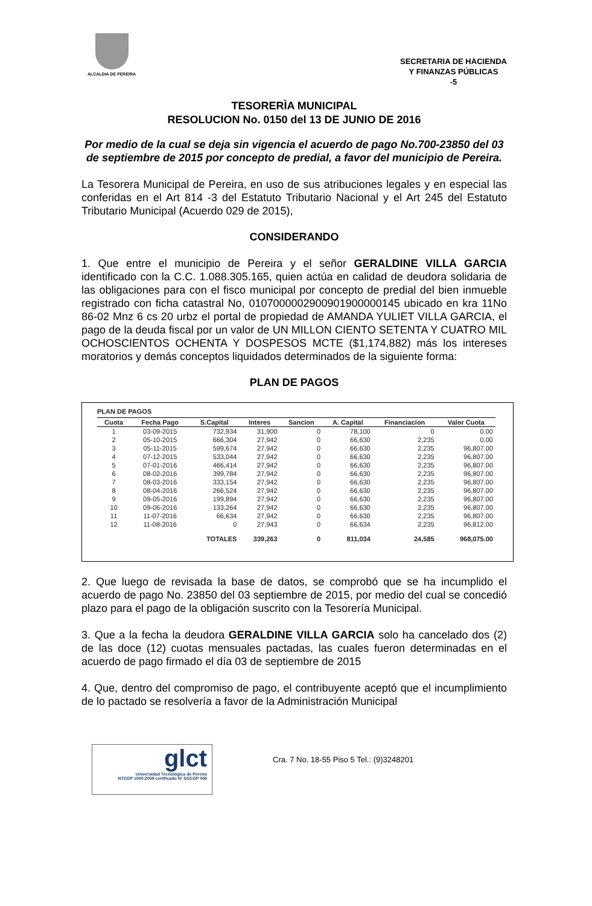ALCALDIA DE PEREIRA
SECRETARIA DE HACIENDA
Y FINANZAS PÚBLICAS
-5
TESORERÌA MUNICIPAL
RESOLUCION No. 0150 del 13 DE JUNIO DE 2016
Por medio de la cual se deja sin vigencia el acuerdo de pago No.700-23850 del 03 de septiembre de 2015 por concepto de predial, a favor del municipio de Pereira.
La Tesorera Municipal de Pereira, en uso de sus atribuciones legales y en especial las conferidas en el Art 814 -3 del Estatuto Tributario Nacional y el Art 245 del Estatuto Tributario Municipal (Acuerdo 029 de 2015),
CONSIDERANDO
1. Que entre el municipio de Pereira y el señor GERALDINE VILLA GARCIA identificado con la C.C. 1.088.305.165, quien actúa en calidad de deudora solidaria de las obligaciones para con el fisco municipal por concepto de predial del bien inmueble registrado con ficha catastral No, 010700000290090190000014​5 ubicado en kra 11No 86-02 Mnz 6 cs 20 urbz el portal de propiedad de AMANDA YULIET VILLA GARCIA, el pago de la deuda fiscal por un valor de UN MILLON CIENTO SETENTA Y CUATRO MIL OCHOSCIENTOS OCHENTA Y DOSPESOS MCTE ($1,174,882) más los intereses moratorios y demás conceptos liquidados determinados de la siguiente forma:
PLAN DE PAGOS
PLAN DE PAGOS
| Cuota | Fecha Pago | S.Capital | Interes | Sancion | A. Capital | Financiacion | Valor Cuota |
| --- | --- | --- | --- | --- | --- | --- | --- |
| 1 | 03-09-2015 | 732,934 | 31,900 | 0 | 78,100 | 0 | 0.00 |
| 2 | 05-10-2015 | 666,304 | 27,942 | 0 | 66,630 | 2,235 | 0.00 |
| 3 | 05-11-2015 | 599,674 | 27,942 | 0 | 66,630 | 2,235 | 96,807.00 |
| 4 | 07-12-2015 | 533,044 | 27,942 | 0 | 66,630 | 2,235 | 96,807.00 |
| 5 | 07-01-2016 | 466,414 | 27,942 | 0 | 66,630 | 2,235 | 96,807.00 |
| 6 | 08-02-2016 | 399,784 | 27,942 | 0 | 66,630 | 2,235 | 96,807.00 |
| 7 | 08-03-2016 | 333,154 | 27,942 | 0 | 66,630 | 2,235 | 96,807.00 |
| 8 | 08-04-2016 | 266,524 | 27,942 | 0 | 66,630 | 2,235 | 96,807.00 |
| 9 | 09-05-2016 | 199,894 | 27,942 | 0 | 66,630 | 2,235 | 96,807.00 |
| 10 | 09-06-2016 | 133,264 | 27,942 | 0 | 66,630 | 2,235 | 96,807.00 |
| 11 | 11-07-2016 | 66,634 | 27,942 | 0 | 66,630 | 2,235 | 96,807.00 |
| 12 | 11-08-2016 | 0 | 27,943 | 0 | 66,634 | 2,235 | 96,812.00 |
| | | TOTALES | 339,263 | 0 | 811,034 | 24,585 | 968,075.00 |
2. Que luego de revisada la base de datos, se comprobó que se ha incumplido el acuerdo de pago No. 23850 del 03 septiembre de 2015, por medio del cual se concedió plazo para el pago de la obligación suscrito con la Tesorería Municipal.
3. Que a la fecha la deudora GERALDINE VILLA GARCIA solo ha cancelado dos (2) de las doce (12) cuotas mensuales pactadas, las cuales fueron determinadas en el acuerdo de pago firmado el día 03 de septiembre de 2015
4. Que, dentro del compromiso de pago, el contribuyente aceptó que el incumplimiento de lo pactado se resolvería a favor de la Administración Municipal
glct
Universidad Tecnológica de Pereira
NTCGP 1000:2009 certificado Nº SGCGP 008
Cra. 7 No. 18-55 Piso 5 Tel.: (9)3248201